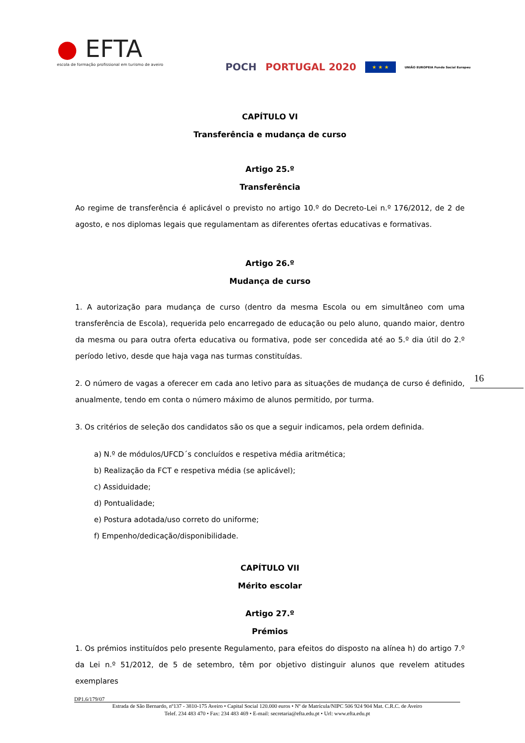● EFTA
escola de formação profissional em turismo de aveiro
POCH PORTUGAL 2020 ★ ★ ★ UNIÃO EUROPEIA Fundo Social Europeu
CAPÍTULO VI
Transferência e mudança de curso
Artigo 25.º
Transferência
Ao regime de transferência é aplicável o previsto no artigo 10.º do Decreto-Lei n.º 176/2012, de 2 de agosto, e nos diplomas legais que regulamentam as diferentes ofertas educativas e formativas.
Artigo 26.º
Mudança de curso
1. A autorização para mudança de curso (dentro da mesma Escola ou em simultâneo com uma transferência de Escola), requerida pelo encarregado de educação ou pelo aluno, quando maior, dentro da mesma ou para outra oferta educativa ou formativa, pode ser concedida até ao 5.º dia útil do 2.º período letivo, desde que haja vaga nas turmas constituídas.
2. O número de vagas a oferecer em cada ano letivo para as situações de mudança de curso é definido, anualmente, tendo em conta o número máximo de alunos permitido, por turma.
3. Os critérios de seleção dos candidatos são os que a seguir indicamos, pela ordem definida.
a) N.º de módulos/UFCD´s concluídos e respetiva média aritmética;
b) Realização da FCT e respetiva média (se aplicável);
c) Assiduidade;
d) Pontualidade;
e) Postura adotada/uso correto do uniforme;
f) Empenho/dedicação/disponibilidade.
CAPÍTULO VII
Mérito escolar
Artigo 27.º
Prémios
1. Os prémios instituídos pelo presente Regulamento, para efeitos do disposto na alínea h) do artigo 7.º da Lei n.º 51/2012, de 5 de setembro, têm por objetivo distinguir alunos que revelem atitudes exemplares
16
DP1.6/179/07
Estrada de São Bernardo, nº137 - 3810-175 Aveiro • Capital Social 120.000 euros • Nº de Matrícula/NIPC 506 924 904 Mat. C.R.C. de Aveiro
Telef. 234 483 470 • Fax: 234 483 469 • E-mail: secretaria@efta.edu.pt • Url: www.efta.edu.pt